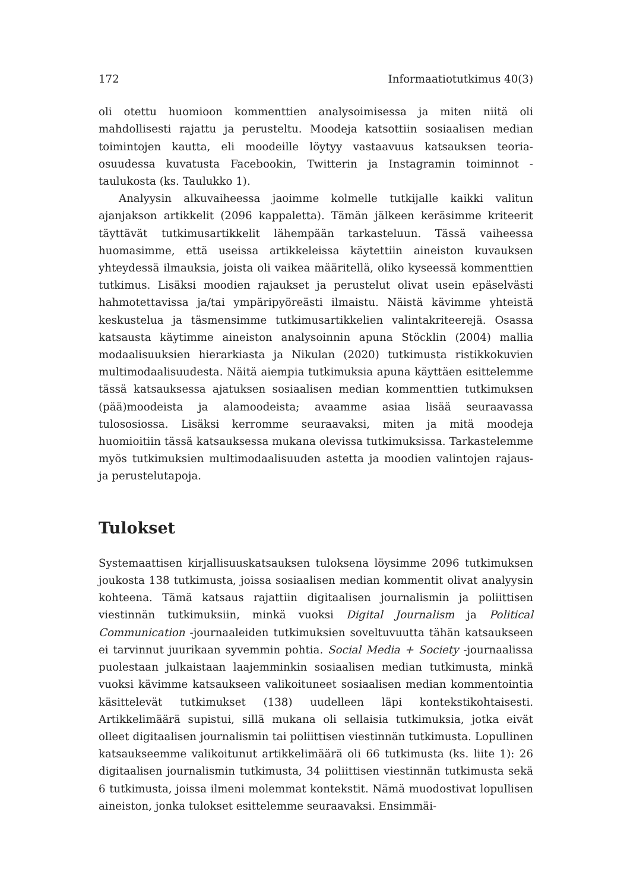172 Informaatiotutkimus 40(3)
oli otettu huomioon kommenttien analysoimisessa ja miten niitä oli mahdolli­sesti rajattu ja perusteltu. Moodeja katsottiin sosiaalisen median toimintojen kautta, eli moodeille löytyy vastaavuus katsauksen teoria-osuudessa kuvatusta Facebookin, Twitterin ja Instagramin toiminnot -taulukosta (ks. Taulukko 1).
Analyysin alkuvaiheessa jaoimme kolmelle tutkijalle kaikki valitun ajan­jakson artikkelit (2096 kappaletta). Tämän jälkeen keräsimme kriteerit täyttävät tutkimusartikkelit lähempään tarkasteluun. Tässä vaiheessa huomasimme, että useissa artikkeleissa käytettiin aineiston kuvauksen yhteydessä ilmauksia, joista oli vaikea määritellä, oliko kyseessä komment­tien tutkimus. Lisäksi moodien rajaukset ja perustelut olivat usein epäselväs­ti hahmotettavissa ja/tai ympäripyöreästi ilmaistu. Näistä kävimme yhteistä keskustelua ja täsmensimme tutkimusartikkelien valintakriteerejä. Osassa katsausta käytimme aineiston analysoinnin apuna Stöcklin (2004) mallia modaalisuuksien hierarkiasta ja Nikulan (2020) tutkimusta ristikkokuvien multimodaalisuudesta. Näitä aiempia tutkimuksia apuna käyttäen esittelemme tässä katsauksessa ajatuksen sosiaalisen median kommenttien tutkimuksen (pää)moodeista ja alamoodeista; avaamme asiaa lisää seuraavassa tulos­osiossa. Lisäksi kerromme seuraavaksi, miten ja mitä moodeja huomioitiin tässä katsauksessa mukana olevissa tutkimuksissa. Tarkastelemme myös tutkimuksien multimodaalisuuden astetta ja moodien valintojen rajaus- ja perustelutapoja.
Tulokset
Systemaattisen kirjallisuuskatsauksen tuloksena löysimme 2096 tutkimuksen joukosta 138 tutkimusta, joissa sosiaalisen median kommentit olivat analyysin kohteena. Tämä katsaus rajattiin digitaalisen journalismin ja poliittisen viestinnän tutkimuksiin, minkä vuoksi Digital Journalism ja Political Com­munication -journaaleiden tutkimuksien soveltuvuutta tähän katsaukseen ei tarvinnut juurikaan syvemmin pohtia. Social Media + Society -journaalissa puolestaan julkaistaan laajemminkin sosiaalisen median tutkimusta, minkä vuoksi kävimme katsaukseen valikoituneet sosiaalisen median kommentoin­tia käsittelevät tutkimukset (138) uudelleen läpi kontekstikohtaisesti. Artik­kelimäärä supistui, sillä mukana oli sellaisia tutkimuksia, jotka eivät olleet digitaalisen journalismin tai poliittisen viestinnän tutkimusta. Lopullinen katsaukseemme valikoitunut artikkelimäärä oli 66 tutkimusta (ks. liite 1): 26 digitaalisen journalismin tutkimusta, 34 poliittisen viestinnän tutkimusta sekä 6 tutkimusta, joissa ilmeni molemmat kontekstit. Nämä muodostivat lopullisen aineiston, jonka tulokset esittelemme seuraavaksi. Ensimmäi-